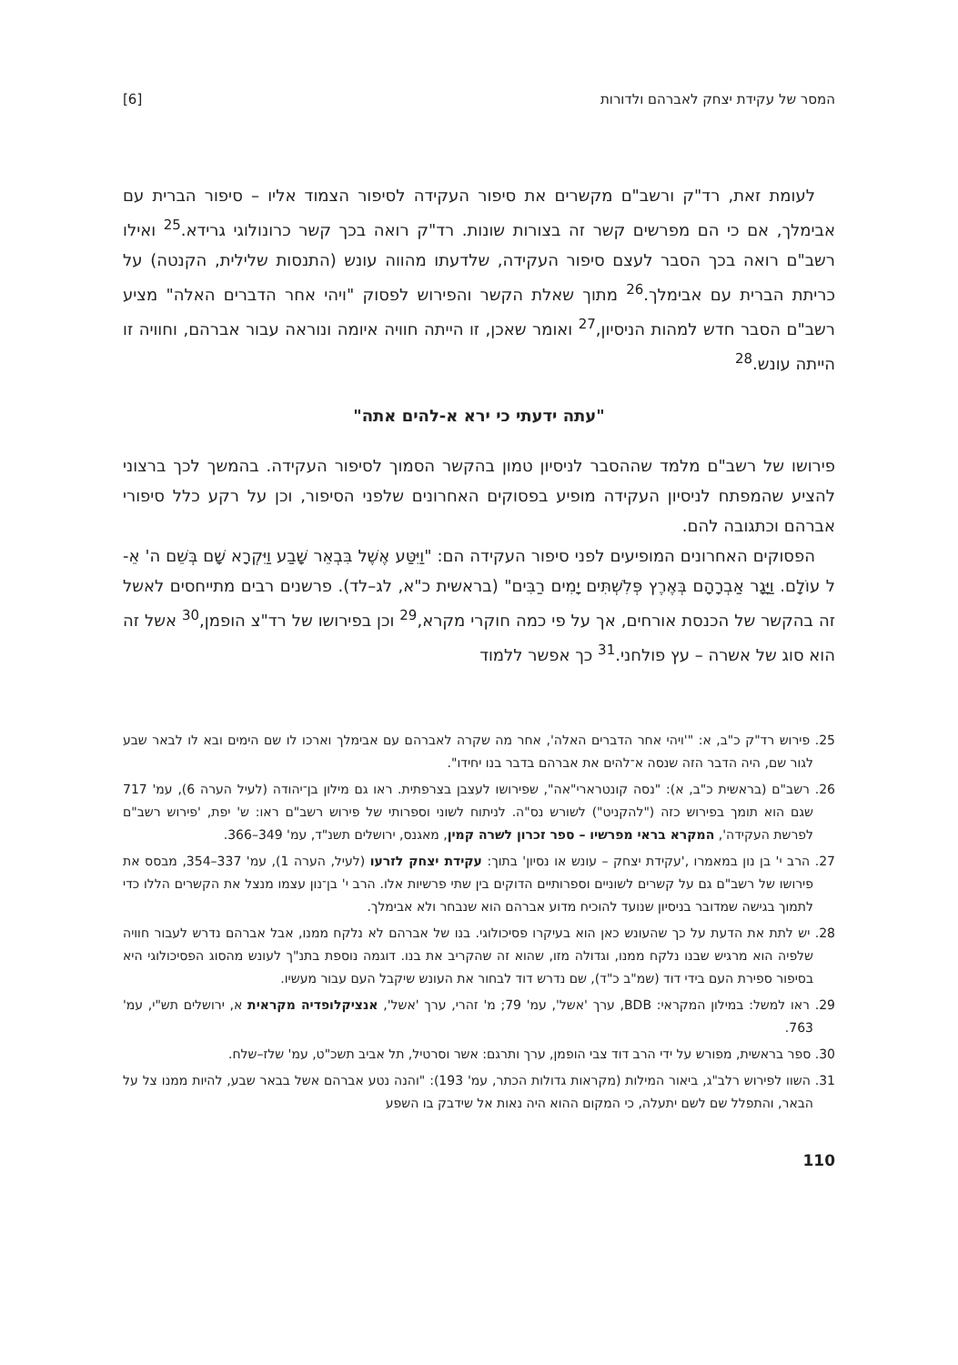המסר של עקידת יצחק לאברהם ולדורות [6]
לעומת זאת, רד"ק ורשב"ם מקשרים את סיפור העקידה לסיפור הצמוד אליו – סיפור הברית עם אבימלך, אם כי הם מפרשים קשר זה בצורות שונות. רד"ק רואה בכך קשר כרונולוגי גרידא.<sup>25</sup> ואילו רשב"ם רואה בכך הסבר לעצם סיפור העקידה, שלדעתו מהווה עונש (התנסות שלילית, הקנטה) על כריתת הברית עם אבימלך.<sup>26</sup> מתוך שאלת הקשר והפירוש לפסוק "ויהי אחר הדברים האלה" מציע רשב"ם הסבר חדש למהות הניסיון,<sup>27</sup> ואומר שאכן, זו הייתה חוויה איומה ונוראה עבור אברהם, וחוויה זו הייתה עונש.<sup>28</sup>
"עתה ידעתי כי ירא א-להים אתה"
פירושו של רשב"ם מלמד שההסבר לניסיון טמון בהקשר הסמוך לסיפור העקידה. בהמשך לכך ברצוני להציע שהמפתח לניסיון העקידה מופיע בפסוקים האחרונים שלפני הסיפור, וכן על רקע כלל סיפורי אברהם וכתגובה להם.
הפסוקים האחרונים המופיעים לפני סיפור העקידה הם: "וַיִּטַּע אֶשֶׁל בִּבְאֵר שָׁבַע וַיִּקְרָא שָׁם בְּשֵׁם ה' אֵ-ל עוֹלָם. וַיָּגָר אַבְרָהָם בְּאֶרֶץ פְּלִשְׁתִּים יָמִים רַבִּים" (בראשית כ"א, לג–לד). פרשנים רבים מתייחסים לאשל זה בהקשר של הכנסת אורחים, אך על פי כמה חוקרי מקרא,<sup>29</sup> וכן בפירושו של רד"צ הופמן,<sup>30</sup> אשל זה הוא סוג של אשרה – עץ פולחני.<sup>31</sup> כך אפשר ללמוד
25. פירוש רד"ק כ"ב, א: "'ויהי אחר הדברים האלה', אחר מה שקרה לאברהם עם אבימלך וארכו לו שם הימים ובא לו לבאר שבע לגור שם, היה הדבר הזה שנסה א־להים את אברהם בדבר בנו יחידו".
26. רשב"ם (בראשית כ"ב, א): "נסה קונטרארי"אה", שפירושו לעצבן בצרפתית. ראו גם מילון בן־יהודה (לעיל הערה 6), עמ' 717 שגם הוא תומך בפירוש כזה ("להקניט") לשורש נס"ה. לניתוח לשוני וספרותי של פירוש רשב"ם ראו: ש' יפת, 'פירוש רשב"ם לפרשת העקידה', המקרא בראי מפרשיו – ספר זכרון לשרה קמין, מאגנס, ירושלים תשנ"ד, עמ' 349–366.
27. הרב י' בן נון במאמרו ,'עקידת יצחק – עונש או נסיון' בתוך: עקידת יצחק לזרעו (לעיל, הערה 1), עמ' 337–354, מבסס את פירושו של רשב"ם גם על קשרים לשוניים וספרותיים הדוקים בין שתי פרשיות אלו. הרב י' בן־נון עצמו מנצל את הקשרים הללו כדי לתמוך בגישה שמדובר בניסיון שנועד להוכיח מדוע אברהם הוא שנבחר ולא אבימלך.
28. יש לתת את הדעת על כך שהעונש כאן הוא בעיקרו פסיכולוגי. בנו של אברהם לא נלקח ממנו, אבל אברהם נדרש לעבור חוויה שלפיה הוא מרגיש שבנו נלקח ממנו, וגדולה מזו, שהוא זה שהקריב את בנו. דוגמה נוספת בתנ"ך לעונש מהסוג הפסיכולוגי היא בסיפור ספירת העם בידי דוד (שמ"ב כ"ד), שם נדרש דוד לבחור את העונש שיקבל העם עבור מעשיו.
29. ראו למשל: במילון המקראי: BDB, ערך 'אשל', עמ' 79; מ' זהרי, ערך 'אשל', אנציקלופדיה מקראית א, ירושלים תש"י, עמ' 763.
30. ספר בראשית, מפורש על ידי הרב דוד צבי הופמן, ערך ותרגם: אשר וסרטיל, תל אביב תשכ"ט, עמ' שלז–שלח.
31. השוו לפירוש רלב"ג, ביאור המילות (מקראות גדולות הכתר, עמ' 193): "והנה נטע אברהם אשל בבאר שבע, להיות ממנו צל על הבאר, והתפלל שם לשם יתעלה, כי המקום ההוא היה נאות אל שידבק בו השפע
110